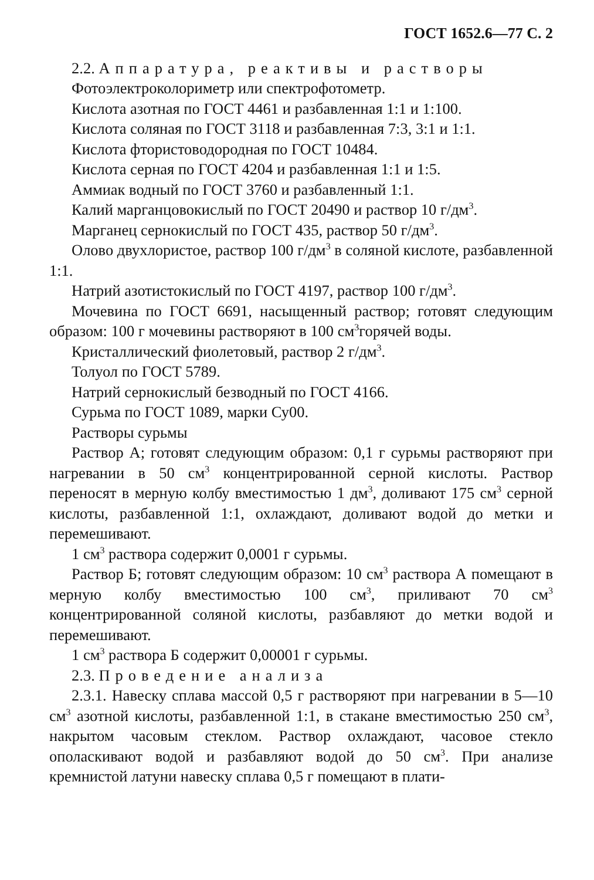ГОСТ 1652.6—77 С. 2
2.2. Аппаратура, реактивы и растворы
Фотоэлектроколориметр или спектрофотометр.
Кислота азотная по ГОСТ 4461 и разбавленная 1:1 и 1:100.
Кислота соляная по ГОСТ 3118 и разбавленная 7:3, 3:1 и 1:1.
Кислота фтористоводородная по ГОСТ 10484.
Кислота серная по ГОСТ 4204 и разбавленная 1:1 и 1:5.
Аммиак водный по ГОСТ 3760 и разбавленный 1:1.
Калий марганцовокислый по ГОСТ 20490 и раствор 10 г/дм<sup>3</sup>.
Марганец сернокислый по ГОСТ 435, раствор 50 г/дм<sup>3</sup>.
Олово двухлористое, раствор 100 г/дм<sup>3</sup> в соляной кислоте, разбавленной 1:1.
Натрий азотистокислый по ГОСТ 4197, раствор 100 г/дм<sup>3</sup>.
Мочевина по ГОСТ 6691, насыщенный раствор; готовят следующим образом: 100 г мочевины растворяют в 100 см<sup>3</sup>горячей воды.
Кристаллический фиолетовый, раствор 2 г/дм<sup>3</sup>.
Толуол по ГОСТ 5789.
Натрий сернокислый безводный по ГОСТ 4166.
Сурьма по ГОСТ 1089, марки Су00.
Растворы сурьмы
Раствор А; готовят следующим образом: 0,1 г сурьмы растворяют при нагревании в 50 см<sup>3</sup> концентрированной серной кислоты. Раствор переносят в мерную колбу вместимостью 1 дм<sup>3</sup>, доливают 175 см<sup>3</sup> серной кислоты, разбавленной 1:1, охлаждают, доливают водой до метки и перемешивают.
1 см<sup>3</sup> раствора содержит 0,0001 г сурьмы.
Раствор Б; готовят следующим образом: 10 см<sup>3</sup> раствора А помещают в мерную колбу вместимостью 100 см<sup>3</sup>, приливают 70 см<sup>3</sup> концентрированной соляной кислоты, разбавляют до метки водой и перемешивают.
1 см<sup>3</sup> раствора Б содержит 0,00001 г сурьмы.
2.3. Проведение анализа
2.3.1. Навеску сплава массой 0,5 г растворяют при нагревании в 5—10 см<sup>3</sup> азотной кислоты, разбавленной 1:1, в стакане вместимостью 250 см<sup>3</sup>, накрытом часовым стеклом. Раствор охлаждают, часовое стекло ополаскивают водой и разбавляют водой до 50 см<sup>3</sup>. При анализе кремнистой латуни навеску сплава 0,5 г помещают в плати-